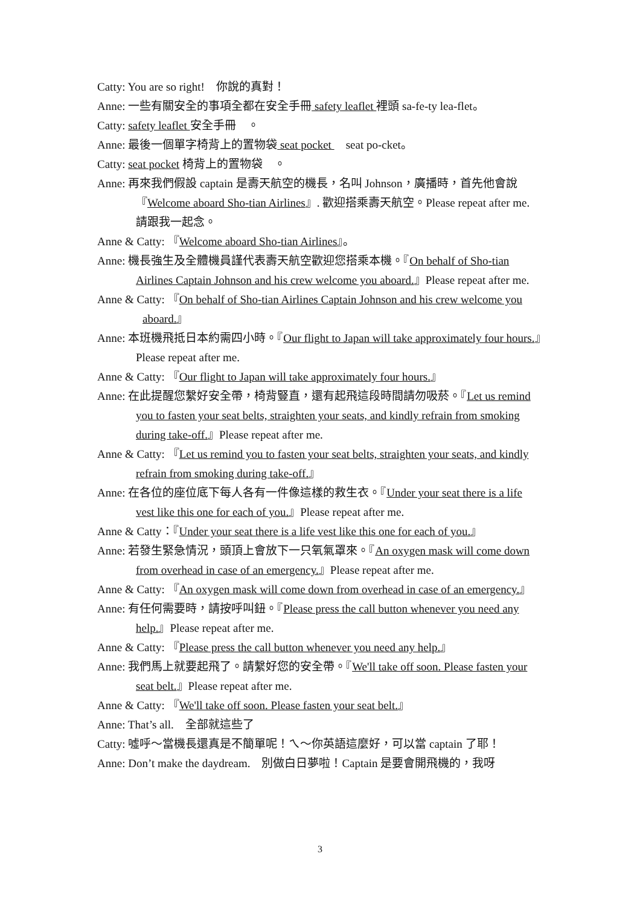Catty: You are so right!　你說的真對！
Anne: 一些有關安全的事項全都在安全手冊 safety leaflet 裡頭 sa-fe-ty lea-flet。
Catty: safety leaflet 安全手冊　。
Anne: 最後一個單字椅背上的置物袋 seat pocket 　seat po-cket。
Catty: seat pocket 椅背上的置物袋　。
Anne: 再來我們假設 captain 是壽天航空的機長，名叫 Johnson，廣播時，首先他會說『Welcome aboard Sho-tian Airlines』. 歡迎搭乘壽天航空。Please repeat after me. 請跟我一起念。
Anne & Catty: 『Welcome aboard Sho-tian Airlines』。
Anne: 機長強生及全體機員謹代表壽天航空歡迎您搭乘本機。『On behalf of Sho-tian Airlines Captain Johnson and his crew welcome you aboard.』Please repeat after me.
Anne & Catty: 『On behalf of Sho-tian Airlines Captain Johnson and his crew welcome you aboard.』
Anne: 本班機飛抵日本約需四小時。『Our flight to Japan will take approximately four hours.』Please repeat after me.
Anne & Catty: 『Our flight to Japan will take approximately four hours.』
Anne: 在此提醒您繫好安全帶，椅背豎直，還有起飛這段時間請勿吸菸。『Let us remind you to fasten your seat belts, straighten your seats, and kindly refrain from smoking during take-off.』Please repeat after me.
Anne & Catty: 『Let us remind you to fasten your seat belts, straighten your seats, and kindly refrain from smoking during take-off.』
Anne: 在各位的座位底下每人各有一件像這樣的救生衣。『Under your seat there is a life vest like this one for each of you.』Please repeat after me.
Anne & Catty：『Under your seat there is a life vest like this one for each of you.』
Anne: 若發生緊急情況，頭頂上會放下一只氧氣罩來。『An oxygen mask will come down from overhead in case of an emergency.』Please repeat after me.
Anne & Catty: 『An oxygen mask will come down from overhead in case of an emergency.』
Anne: 有任何需要時，請按呼叫鈕。『Please press the call button whenever you need any help.』Please repeat after me.
Anne & Catty: 『Please press the call button whenever you need any help.』
Anne: 我們馬上就要起飛了。請繫好您的安全帶。『We'll take off soon. Please fasten your seat belt.』Please repeat after me.
Anne & Catty: 『We'll take off soon. Please fasten your seat belt.』
Anne: That’s all.　全部就這些了
Catty: 噓呼～當機長還真是不簡單呢！ㄟ～你英語這麼好，可以當 captain 了耶！
Anne: Don’t make the daydream.　別做白日夢啦！Captain 是要會開飛機的，我呀
3